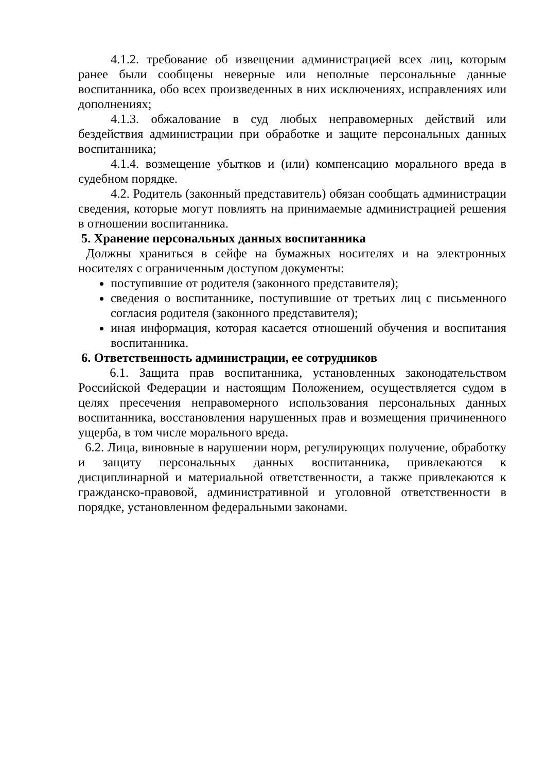4.1.2. требование об извещении администрацией всех лиц, которым ранее были сообщены неверные или неполные персональные данные воспитанника, обо всех произведенных в них исключениях, исправлениях или дополнениях;
4.1.3. обжалование в суд любых неправомерных действий или бездействия администрации при обработке и защите персональных данных воспитанника;
4.1.4. возмещение убытков и (или) компенсацию морального вреда в судебном порядке.
4.2. Родитель (законный представитель) обязан сообщать администрации сведения, которые могут повлиять на принимаемые администрацией решения в отношении воспитанника.
5. Хранение персональных данных воспитанника
Должны храниться в сейфе на бумажных носителях и на электронных носителях с ограниченным доступом документы:
поступившие от родителя (законного представителя);
сведения о воспитаннике, поступившие от третьих лиц с письменного согласия родителя (законного представителя);
иная информация, которая касается отношений обучения и воспитания воспитанника.
6. Ответственность администрации, ее сотрудников
6.1. Защита прав воспитанника, установленных законодательством Российской Федерации и настоящим Положением, осуществляется судом в целях пресечения неправомерного использования персональных данных воспитанника, восстановления нарушенных прав и возмещения причиненного ущерба, в том числе морального вреда.
6.2. Лица, виновные в нарушении норм, регулирующих получение, обработку и защиту персональных данных воспитанника, привлекаются к дисциплинарной и материальной ответственности, а также привлекаются к гражданско-правовой, административной и уголовной ответственности в порядке, установленном федеральными законами.